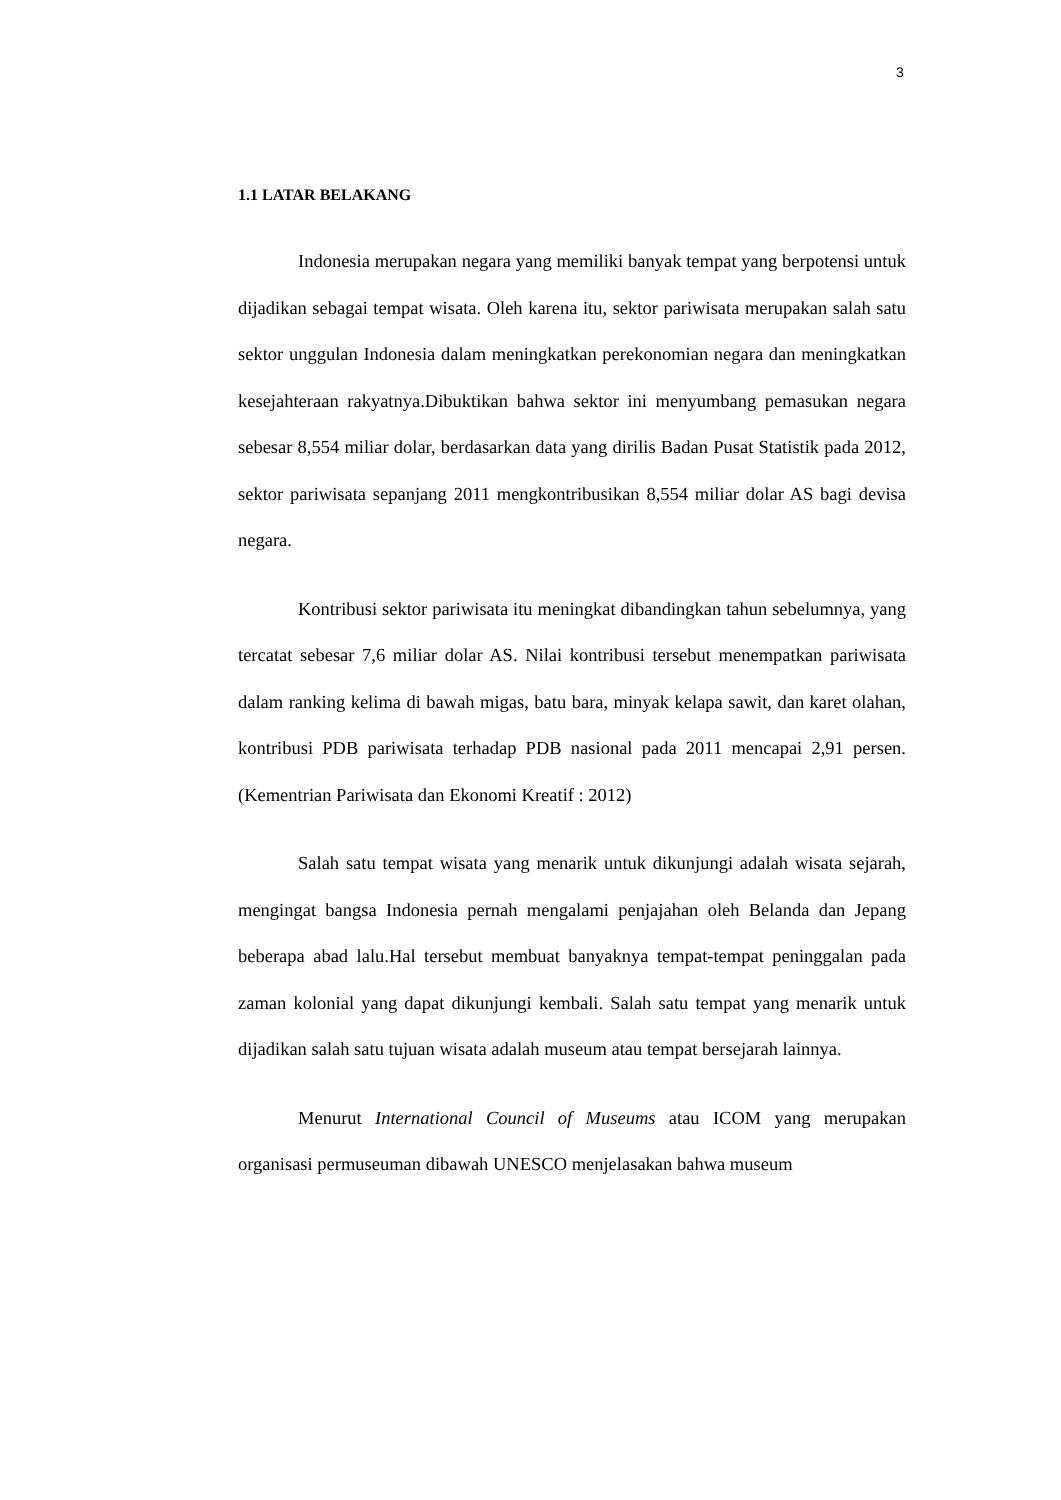3
1.1 LATAR BELAKANG
Indonesia merupakan negara yang memiliki banyak tempat yang berpotensi untuk dijadikan sebagai tempat wisata. Oleh karena itu, sektor pariwisata merupakan salah satu sektor unggulan Indonesia dalam meningkatkan perekonomian negara dan meningkatkan kesejahteraan rakyatnya.Dibuktikan bahwa sektor ini menyumbang pemasukan negara sebesar 8,554 miliar dolar, berdasarkan data yang dirilis Badan Pusat Statistik pada 2012, sektor pariwisata sepanjang 2011 mengkontribusikan 8,554 miliar dolar AS bagi devisa negara.
Kontribusi sektor pariwisata itu meningkat dibandingkan tahun sebelumnya, yang tercatat sebesar 7,6 miliar dolar AS. Nilai kontribusi tersebut menempatkan pariwisata dalam ranking kelima di bawah migas, batu bara, minyak kelapa sawit, dan karet olahan, kontribusi PDB pariwisata terhadap PDB nasional pada 2011 mencapai 2,91 persen. (Kementrian Pariwisata dan Ekonomi Kreatif : 2012)
Salah satu tempat wisata yang menarik untuk dikunjungi adalah wisata sejarah, mengingat bangsa Indonesia pernah mengalami penjajahan oleh Belanda dan Jepang beberapa abad lalu.Hal tersebut membuat banyaknya tempat-tempat peninggalan pada zaman kolonial yang dapat dikunjungi kembali. Salah satu tempat yang menarik untuk dijadikan salah satu tujuan wisata adalah museum atau tempat bersejarah lainnya.
Menurut International Council of Museums atau ICOM yang merupakan organisasi permuseuman dibawah UNESCO menjelasakan bahwa museum